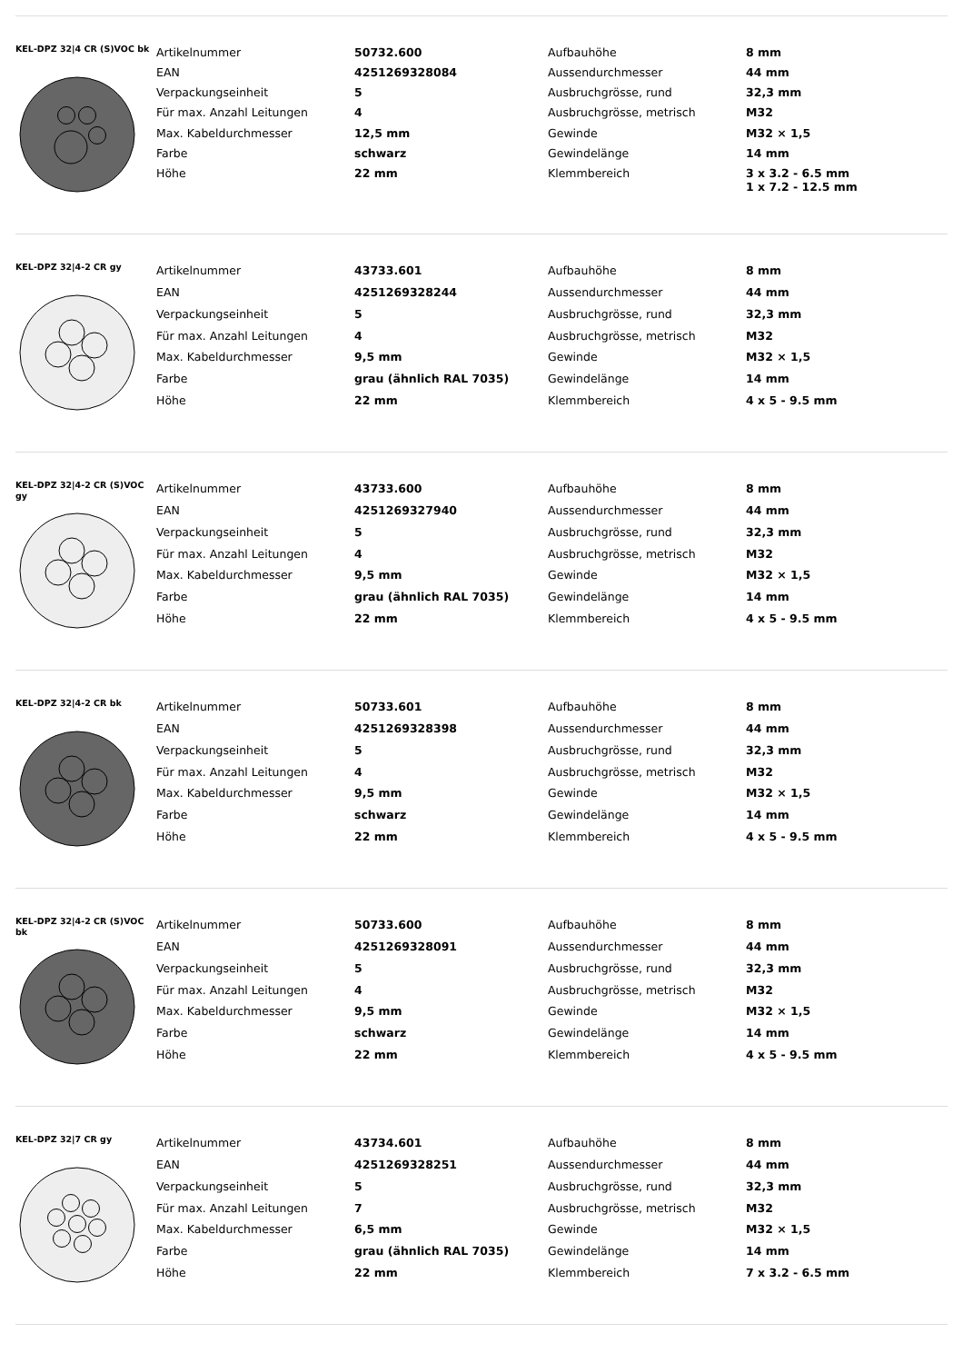KEL-DPZ 32|4 CR (S)VOC bk
| Artikelnummer | 50732.600 | Aufbauhöhe | 8 mm |
| EAN | 4251269328084 | Aussendurchmesser | 44 mm |
| Verpackungseinheit | 5 | Ausbruchgrösse, rund | 32,3 mm |
| Für max. Anzahl Leitungen | 4 | Ausbruchgrösse, metrisch | M32 |
| Max. Kabeldurchmesser | 12,5 mm | Gewinde | M32 × 1,5 |
| Farbe | schwarz | Gewindelänge | 14 mm |
| Höhe | 22 mm | Klemmbereich | 3 x 3.2 - 6.5 mm 1 x 7.2 - 12.5 mm |
KEL-DPZ 32|4-2 CR gy
| Artikelnummer | 43733.601 | Aufbauhöhe | 8 mm |
| EAN | 4251269328244 | Aussendurchmesser | 44 mm |
| Verpackungseinheit | 5 | Ausbruchgrösse, rund | 32,3 mm |
| Für max. Anzahl Leitungen | 4 | Ausbruchgrösse, metrisch | M32 |
| Max. Kabeldurchmesser | 9,5 mm | Gewinde | M32 × 1,5 |
| Farbe | grau (ähnlich RAL 7035) | Gewindelänge | 14 mm |
| Höhe | 22 mm | Klemmbereich | 4 x 5 - 9.5 mm |
KEL-DPZ 32|4-2 CR (S)VOC gy
| Artikelnummer | 43733.600 | Aufbauhöhe | 8 mm |
| EAN | 4251269327940 | Aussendurchmesser | 44 mm |
| Verpackungseinheit | 5 | Ausbruchgrösse, rund | 32,3 mm |
| Für max. Anzahl Leitungen | 4 | Ausbruchgrösse, metrisch | M32 |
| Max. Kabeldurchmesser | 9,5 mm | Gewinde | M32 × 1,5 |
| Farbe | grau (ähnlich RAL 7035) | Gewindelänge | 14 mm |
| Höhe | 22 mm | Klemmbereich | 4 x 5 - 9.5 mm |
KEL-DPZ 32|4-2 CR bk
| Artikelnummer | 50733.601 | Aufbauhöhe | 8 mm |
| EAN | 4251269328398 | Aussendurchmesser | 44 mm |
| Verpackungseinheit | 5 | Ausbruchgrösse, rund | 32,3 mm |
| Für max. Anzahl Leitungen | 4 | Ausbruchgrösse, metrisch | M32 |
| Max. Kabeldurchmesser | 9,5 mm | Gewinde | M32 × 1,5 |
| Farbe | schwarz | Gewindelänge | 14 mm |
| Höhe | 22 mm | Klemmbereich | 4 x 5 - 9.5 mm |
KEL-DPZ 32|4-2 CR (S)VOC bk
| Artikelnummer | 50733.600 | Aufbauhöhe | 8 mm |
| EAN | 4251269328091 | Aussendurchmesser | 44 mm |
| Verpackungseinheit | 5 | Ausbruchgrösse, rund | 32,3 mm |
| Für max. Anzahl Leitungen | 4 | Ausbruchgrösse, metrisch | M32 |
| Max. Kabeldurchmesser | 9,5 mm | Gewinde | M32 × 1,5 |
| Farbe | schwarz | Gewindelänge | 14 mm |
| Höhe | 22 mm | Klemmbereich | 4 x 5 - 9.5 mm |
KEL-DPZ 32|7 CR gy
| Artikelnummer | 43734.601 | Aufbauhöhe | 8 mm |
| EAN | 4251269328251 | Aussendurchmesser | 44 mm |
| Verpackungseinheit | 5 | Ausbruchgrösse, rund | 32,3 mm |
| Für max. Anzahl Leitungen | 7 | Ausbruchgrösse, metrisch | M32 |
| Max. Kabeldurchmesser | 6,5 mm | Gewinde | M32 × 1,5 |
| Farbe | grau (ähnlich RAL 7035) | Gewindelänge | 14 mm |
| Höhe | 22 mm | Klemmbereich | 7 x 3.2 - 6.5 mm |